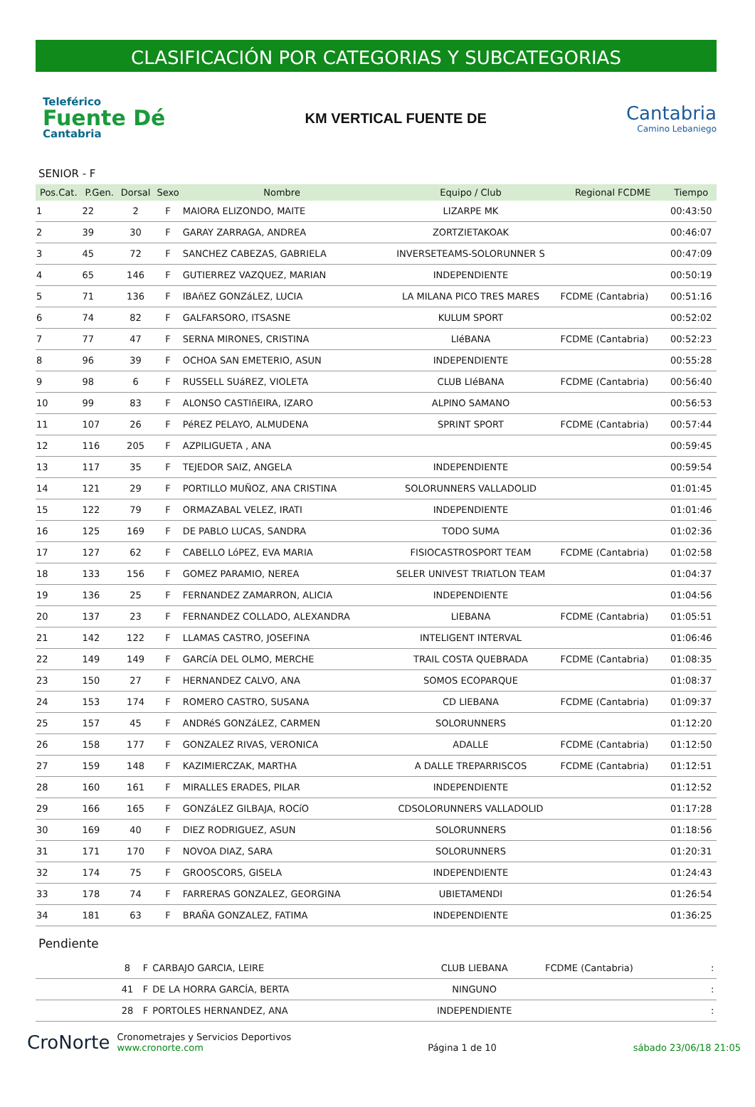CLASIFICACIÓN POR CATEGORIAS Y SUBCATEGORIAS
Teleférico
Fuente Dé
Cantabria
KM VERTICAL FUENTE DE
Cantabria
Camino Lebaniego
SENIOR - F
| Pos.Cat. | P.Gen. | Dorsal | Sexo | Nombre | Equipo / Club | Regional FCDME | Tiempo |
| --- | --- | --- | --- | --- | --- | --- | --- |
| 1 | 22 | 2 | F | MAIORA ELIZONDO, MAITE | LIZARPE MK | | 00:43:50 |
| 2 | 39 | 30 | F | GARAY ZARRAGA, ANDREA | ZORTZIETAKOAK | | 00:46:07 |
| 3 | 45 | 72 | F | SANCHEZ CABEZAS, GABRIELA | INVERSETEAMS-SOLORUNNER S | | 00:47:09 |
| 4 | 65 | 146 | F | GUTIERREZ VAZQUEZ, MARIAN | INDEPENDIENTE | | 00:50:19 |
| 5 | 71 | 136 | F | IBAñEZ GONZáLEZ, LUCIA | LA MILANA PICO TRES MARES | FCDME (Cantabria) | 00:51:16 |
| 6 | 74 | 82 | F | GALFARSORO, ITSASNE | KULUM SPORT | | 00:52:02 |
| 7 | 77 | 47 | F | SERNA MIRONES, CRISTINA | LIéBANA | FCDME (Cantabria) | 00:52:23 |
| 8 | 96 | 39 | F | OCHOA SAN EMETERIO, ASUN | INDEPENDIENTE | | 00:55:28 |
| 9 | 98 | 6 | F | RUSSELL SUáREZ, VIOLETA | CLUB LIéBANA | FCDME (Cantabria) | 00:56:40 |
| 10 | 99 | 83 | F | ALONSO CASTIñEIRA, IZARO | ALPINO SAMANO | | 00:56:53 |
| 11 | 107 | 26 | F | PéREZ PELAYO, ALMUDENA | SPRINT SPORT | FCDME (Cantabria) | 00:57:44 |
| 12 | 116 | 205 | F | AZPILIGUETA , ANA | | | 00:59:45 |
| 13 | 117 | 35 | F | TEJEDOR SAIZ, ANGELA | INDEPENDIENTE | | 00:59:54 |
| 14 | 121 | 29 | F | PORTILLO MUÑOZ, ANA CRISTINA | SOLORUNNERS VALLADOLID | | 01:01:45 |
| 15 | 122 | 79 | F | ORMAZABAL VELEZ, IRATI | INDEPENDIENTE | | 01:01:46 |
| 16 | 125 | 169 | F | DE PABLO LUCAS, SANDRA | TODO SUMA | | 01:02:36 |
| 17 | 127 | 62 | F | CABELLO LóPEZ, EVA MARIA | FISIOCASTROSPORT TEAM | FCDME (Cantabria) | 01:02:58 |
| 18 | 133 | 156 | F | GOMEZ PARAMIO, NEREA | SELER UNIVEST TRIATLON TEAM | | 01:04:37 |
| 19 | 136 | 25 | F | FERNANDEZ ZAMARRON, ALICIA | INDEPENDIENTE | | 01:04:56 |
| 20 | 137 | 23 | F | FERNANDEZ COLLADO, ALEXANDRA | LIEBANA | FCDME (Cantabria) | 01:05:51 |
| 21 | 142 | 122 | F | LLAMAS CASTRO, JOSEFINA | INTELIGENT INTERVAL | | 01:06:46 |
| 22 | 149 | 149 | F | GARCíA DEL OLMO, MERCHE | TRAIL COSTA QUEBRADA | FCDME (Cantabria) | 01:08:35 |
| 23 | 150 | 27 | F | HERNANDEZ CALVO, ANA | SOMOS ECOPARQUE | | 01:08:37 |
| 24 | 153 | 174 | F | ROMERO CASTRO, SUSANA | CD LIEBANA | FCDME (Cantabria) | 01:09:37 |
| 25 | 157 | 45 | F | ANDRéS GONZáLEZ, CARMEN | SOLORUNNERS | | 01:12:20 |
| 26 | 158 | 177 | F | GONZALEZ RIVAS, VERONICA | ADALLE | FCDME (Cantabria) | 01:12:50 |
| 27 | 159 | 148 | F | KAZIMIERCZAK, MARTHA | A DALLE TREPARRISCOS | FCDME (Cantabria) | 01:12:51 |
| 28 | 160 | 161 | F | MIRALLES ERADES, PILAR | INDEPENDIENTE | | 01:12:52 |
| 29 | 166 | 165 | F | GONZáLEZ GILBAJA, ROCíO | CDSOLORUNNERS VALLADOLID | | 01:17:28 |
| 30 | 169 | 40 | F | DIEZ RODRIGUEZ, ASUN | SOLORUNNERS | | 01:18:56 |
| 31 | 171 | 170 | F | NOVOA DIAZ, SARA | SOLORUNNERS | | 01:20:31 |
| 32 | 174 | 75 | F | GROOSCORS, GISELA | INDEPENDIENTE | | 01:24:43 |
| 33 | 178 | 74 | F | FARRERAS GONZALEZ, GEORGINA | UBIETAMENDI | | 01:26:54 |
| 34 | 181 | 63 | F | BRAÑA GONZALEZ, FATIMA | INDEPENDIENTE | | 01:36:25 |
Pendiente
| | | 8 | F | CARBAJO GARCIA, LEIRE | CLUB LIEBANA | FCDME (Cantabria) | : |
| | | 41 | F | DE LA HORRA GARCÍA, BERTA | NINGUNO | | : |
| | | 28 | F | PORTOLES HERNANDEZ, ANA | INDEPENDIENTE | | : |
CroNorte Cronometrajes y Servicios Deportivos
www.cronorte.com
Página 1 de 10
sábado 23/06/18 21:05